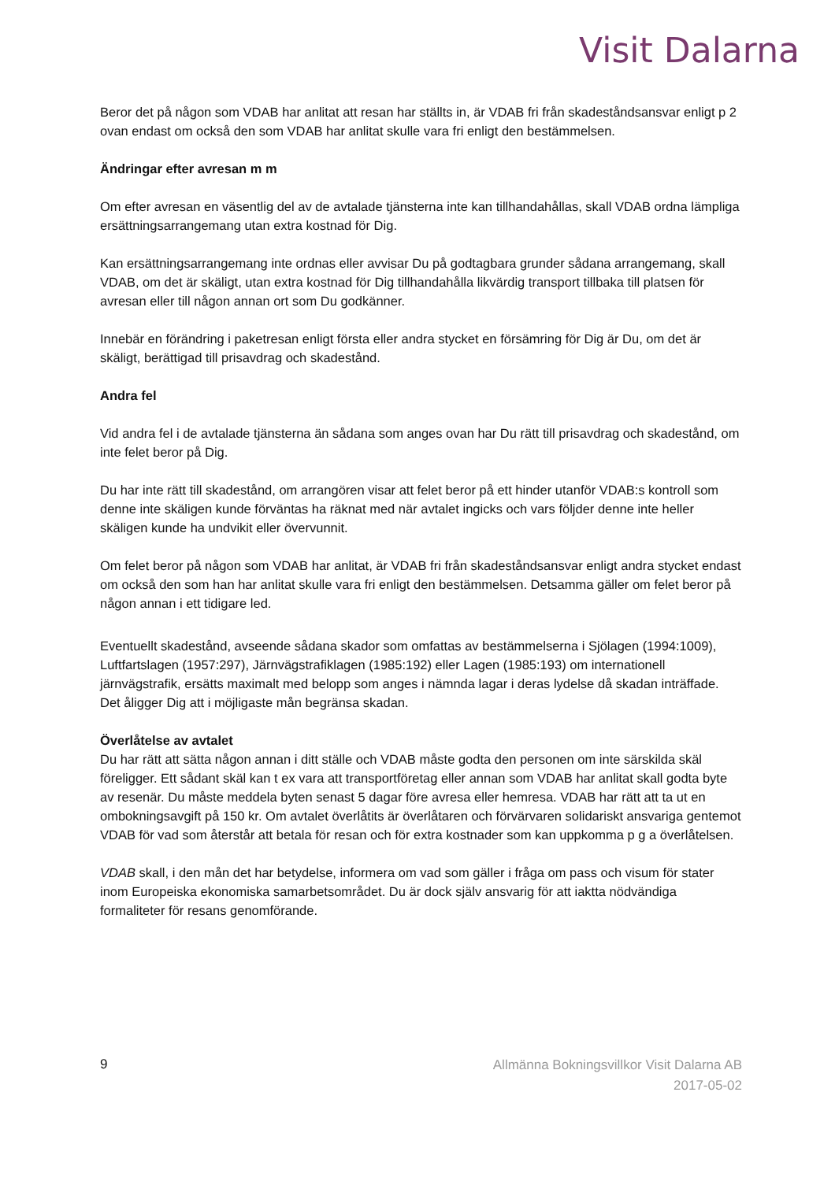Visit Dalarna
Beror det på någon som VDAB har anlitat att resan har ställts in, är VDAB fri från skadeståndsansvar enligt p 2 ovan endast om också den som VDAB har anlitat skulle vara fri enligt den bestämmelsen.
Ändringar efter avresan m m
Om efter avresan en väsentlig del av de avtalade tjänsterna inte kan tillhandahållas, skall VDAB ordna lämpliga ersättningsarrangemang utan extra kostnad för Dig.
Kan ersättningsarrangemang inte ordnas eller avvisar Du på godtagbara grunder sådana arrangemang, skall VDAB, om det är skäligt, utan extra kostnad för Dig tillhandahålla likvärdig transport tillbaka till platsen för avresan eller till någon annan ort som Du godkänner.
Innebär en förändring i paketresan enligt första eller andra stycket en försämring för Dig är Du, om det är skäligt, berättigad till prisavdrag och skadestånd.
Andra fel
Vid andra fel i de avtalade tjänsterna än sådana som anges ovan har Du rätt till prisavdrag och skadestånd, om inte felet beror på Dig.
Du har inte rätt till skadestånd, om arrangören visar att felet beror på ett hinder utanför VDAB:s kontroll som denne inte skäligen kunde förväntas ha räknat med när avtalet ingicks och vars följder denne inte heller skäligen kunde ha undvikit eller övervunnit.
Om felet beror på någon som VDAB har anlitat, är VDAB fri från skadeståndsansvar enligt andra stycket endast om också den som han har anlitat skulle vara fri enligt den bestämmelsen. Detsamma gäller om felet beror på någon annan i ett tidigare led.
Eventuellt skadestånd, avseende sådana skador som omfattas av bestämmelserna i Sjölagen (1994:1009), Luftfartslagen (1957:297), Järnvägstrafiklagen (1985:192) eller Lagen (1985:193) om internationell järnvägstrafik, ersätts maximalt med belopp som anges i nämnda lagar i deras lydelse då skadan inträffade. Det åligger Dig att i möjligaste mån begränsa skadan.
Överlåtelse av avtalet
Du har rätt att sätta någon annan i ditt ställe och VDAB måste godta den personen om inte särskilda skäl föreligger. Ett sådant skäl kan t ex vara att transportföretag eller annan som VDAB har anlitat skall godta byte av resenär. Du måste meddela byten senast 5 dagar före avresa eller hemresa. VDAB har rätt att ta ut en ombokningsavgift på 150 kr. Om avtalet överlåtits är överlåtaren och förvärvaren solidariskt ansvariga gentemot VDAB för vad som återstår att betala för resan och för extra kostnader som kan uppkomma p g a överlåtelsen.
VDAB skall, i den mån det har betydelse, informera om vad som gäller i fråga om pass och visum för stater inom Europeiska ekonomiska samarbetsområdet. Du är dock själv ansvarig för att iakttа nödvändiga formaliteter för resans genomförande.
9
Allmänna Bokningsvillkor Visit Dalarna AB
2017-05-02